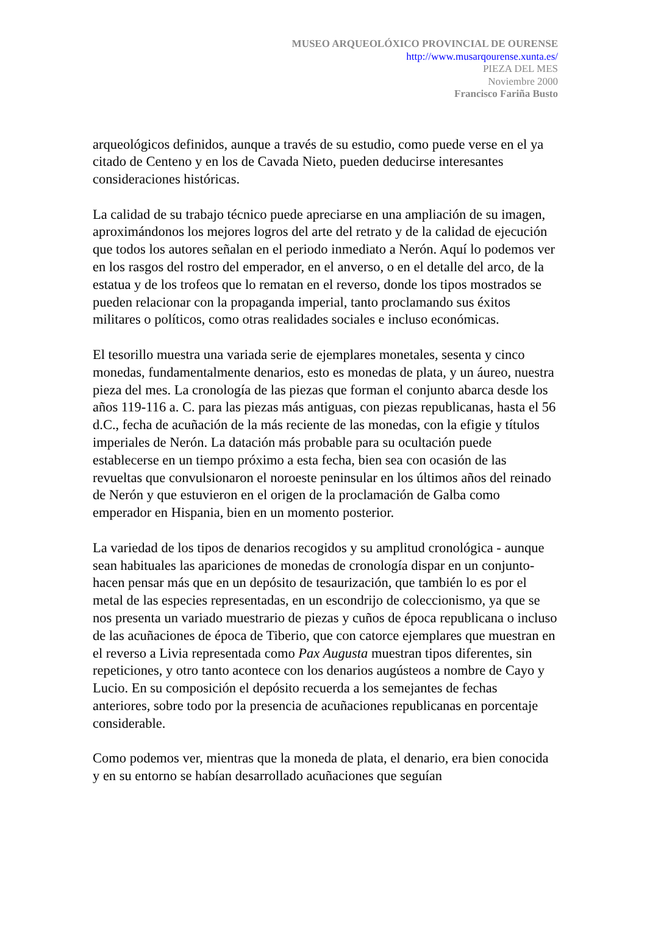MUSEO ARQUEOLÓXICO PROVINCIAL DE OURENSE
http://www.musarqourense.xunta.es/
PIEZA DEL MES
Noviembre 2000
Francisco Fariña Busto
arqueológicos definidos, aunque a través de su estudio, como puede verse en el ya citado de Centeno y en los de Cavada Nieto, pueden deducirse interesantes consideraciones históricas.
La calidad de su trabajo técnico puede apreciarse en una ampliación de su imagen, aproximándonos los mejores logros del arte del retrato y de la calidad de ejecución que todos los autores señalan en el periodo inmediato a Nerón. Aquí lo podemos ver en los rasgos del rostro del emperador, en el anverso, o en el detalle del arco, de la estatua y de los trofeos que lo rematan en el reverso, donde los tipos mostrados se pueden relacionar con la propaganda imperial, tanto proclamando sus éxitos militares o políticos, como otras realidades sociales e incluso económicas.
El tesorillo muestra una variada serie de ejemplares monetales, sesenta y cinco monedas, fundamentalmente denarios, esto es monedas de plata, y un áureo, nuestra pieza del mes. La cronología de las piezas que forman el conjunto abarca desde los años 119-116 a. C. para las piezas más antiguas, con piezas republicanas, hasta el 56 d.C., fecha de acuñación de la más reciente de las monedas, con la efigie y títulos imperiales de Nerón. La datación más probable para su ocultación puede establecerse en un tiempo próximo a esta fecha, bien sea con ocasión de las revueltas que convulsionaron el noroeste peninsular en los últimos años del reinado de Nerón y que estuvieron en el origen de la proclamación de Galba como emperador en Hispania, bien en un momento posterior.
La variedad de los tipos de denarios recogidos y su amplitud cronológica - aunque sean habituales las apariciones de monedas de cronología dispar en un conjunto- hacen pensar más que en un depósito de tesaurización, que también lo es por el metal de las especies representadas, en un escondrijo de coleccionismo, ya que se nos presenta un variado muestrario de piezas y cuños de época republicana o incluso de las acuñaciones de época de Tiberio, que con catorce ejemplares que muestran en el reverso a Livia representada como Pax Augusta muestran tipos diferentes, sin repeticiones, y otro tanto acontece con los denarios augústeos a nombre de Cayo y Lucio. En su composición el depósito recuerda a los semejantes de fechas anteriores, sobre todo por la presencia de acuñaciones republicanas en porcentaje considerable.
Como podemos ver, mientras que la moneda de plata, el denario, era bien conocida y en su entorno se habían desarrollado acuñaciones que seguían